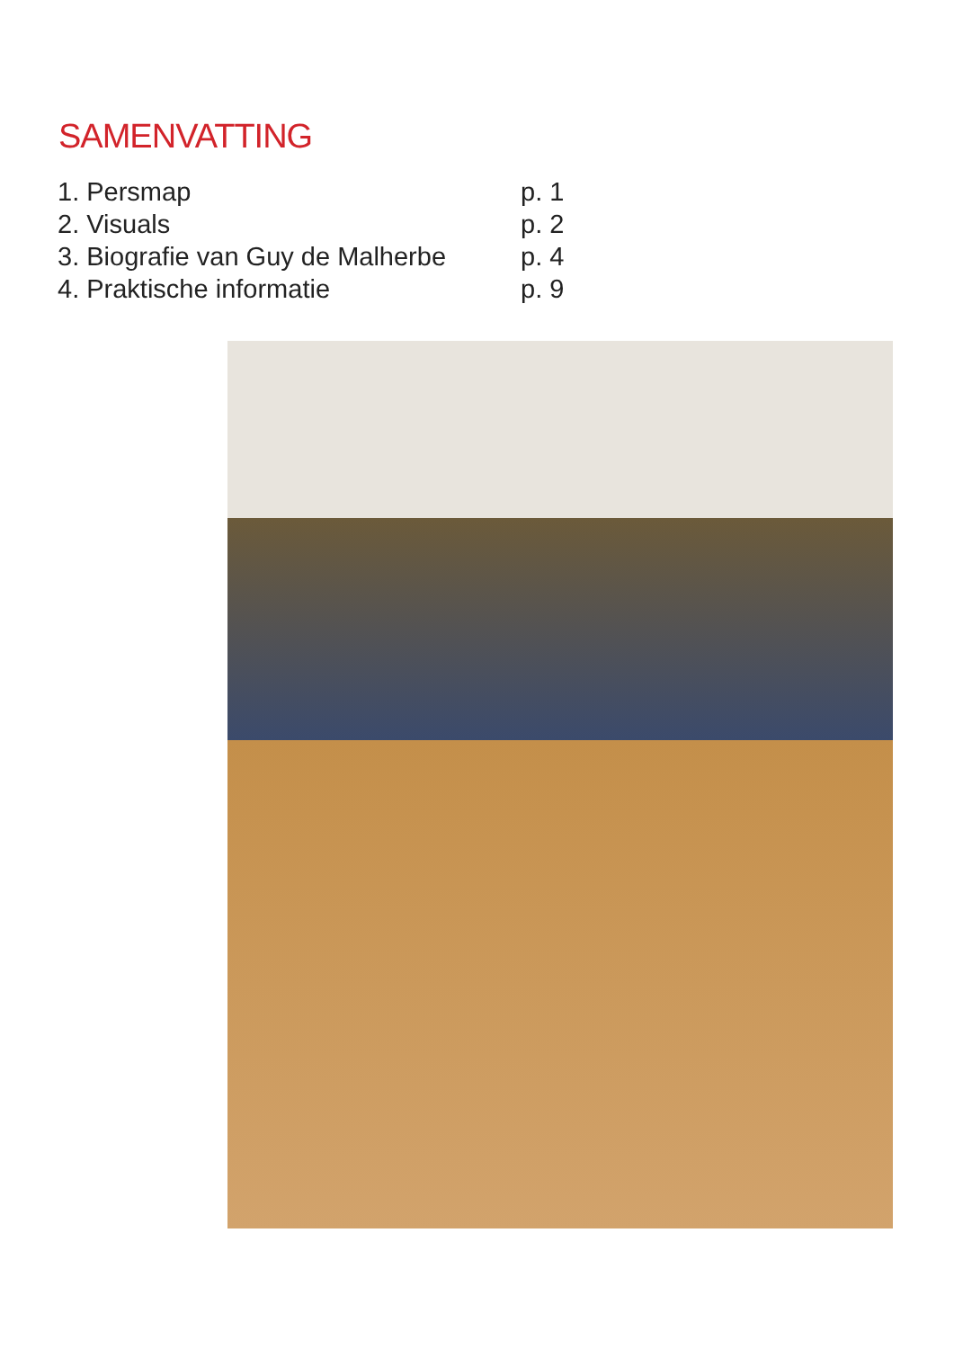SAMENVATTING
1. Persmap p. 1
2. Visuals p. 2
3. Biografie van Guy de Malherbe p. 4
4. Praktische informatie p. 9